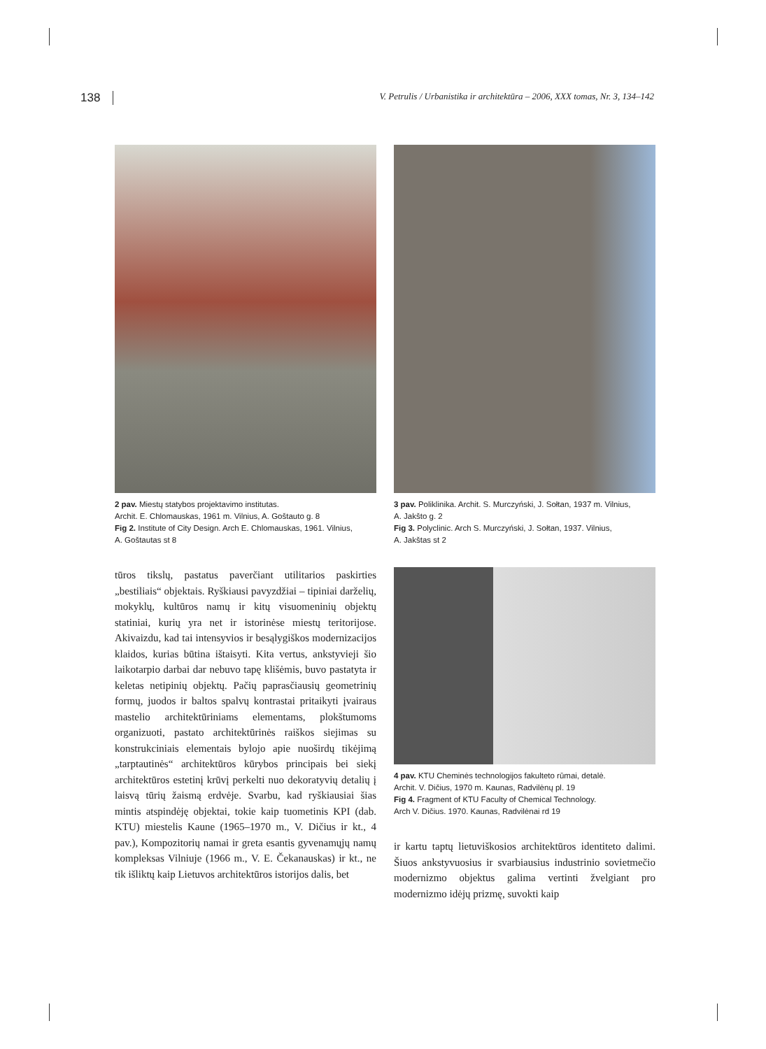138 V. Petrulis / Urbanistika ir architektūra – 2006, XXX tomas, Nr. 3, 134–142
2 pav. Miestų statybos projektavimo institutas.
Archit. E. Chlomauskas, 1961 m. Vilnius, A. Goštauto g. 8
Fig 2. Institute of City Design. Arch E. Chlomauskas, 1961. Vilnius,
A. Goštautas st 8
tūros tikslų, pastatus paverčiant utilitarios paskirties „bestiliais“ objektais. Ryškiausi pavyzdžiai – tipiniai darželių, mokyklų, kultūros namų ir kitų visuomeninių objektų statiniai, kurių yra net ir istorinėse miestų teritorijose. Akivaizdu, kad tai intensyvios ir besąlygiškos modernizacijos klaidos, kurias būtina ištaisyti. Kita vertus, ankstyvieji šio laikotarpio darbai dar nebuvo tapę klišėmis, buvo pastatyta ir keletas netipinių objektų. Pačių paprasčiausių geometrinių formų, juodos ir baltos spalvų kontrastai pritaikyti įvairaus mastelio architektūriniams elementams, plokštumoms organizuoti, pastato architektūrinės raiškos siejimas su konstrukciniais elementais bylojo apie nuoširdų tikėjimą „tarptautinės“ architektūros kūrybos principais bei siekį architektūros estetinį krūvį perkelti nuo dekoratyvių detalių į laisvą tūrių žaismą erdvėje. Svarbu, kad ryškiausiai šias mintis atspindėję objektai, tokie kaip tuometinis KPI (dab. KTU) miestelis Kaune (1965–1970 m., V. Dičius ir kt., 4 pav.), Kompozitorių namai ir greta esantis gyvenamųjų namų kompleksas Vilniuje (1966 m., V. E. Čekanauskas) ir kt., ne tik išliktų kaip Lietuvos architektūros istorijos dalis, bet
3 pav. Poliklinika. Archit. S. Murczyński, J. Sołtan, 1937 m. Vilnius,
A. Jakšto g. 2
Fig 3. Polyclinic. Arch S. Murczyński, J. Sołtan, 1937. Vilnius,
A. Jakštas st 2
4 pav. KTU Cheminės technologijos fakulteto rūmai, detalė.
Archit. V. Dičius, 1970 m. Kaunas, Radvilėnų pl. 19
Fig 4. Fragment of KTU Faculty of Chemical Technology.
Arch V. Dičius. 1970. Kaunas, Radvilėnai rd 19
ir kartu taptų lietuviškosios architektūros identiteto dalimi. Šiuos ankstyvuosius ir svarbiausius industrinio sovietmečio modernizmo objektus galima vertinti žvelgiant pro modernizmo idėjų prizmę, suvokti kaip